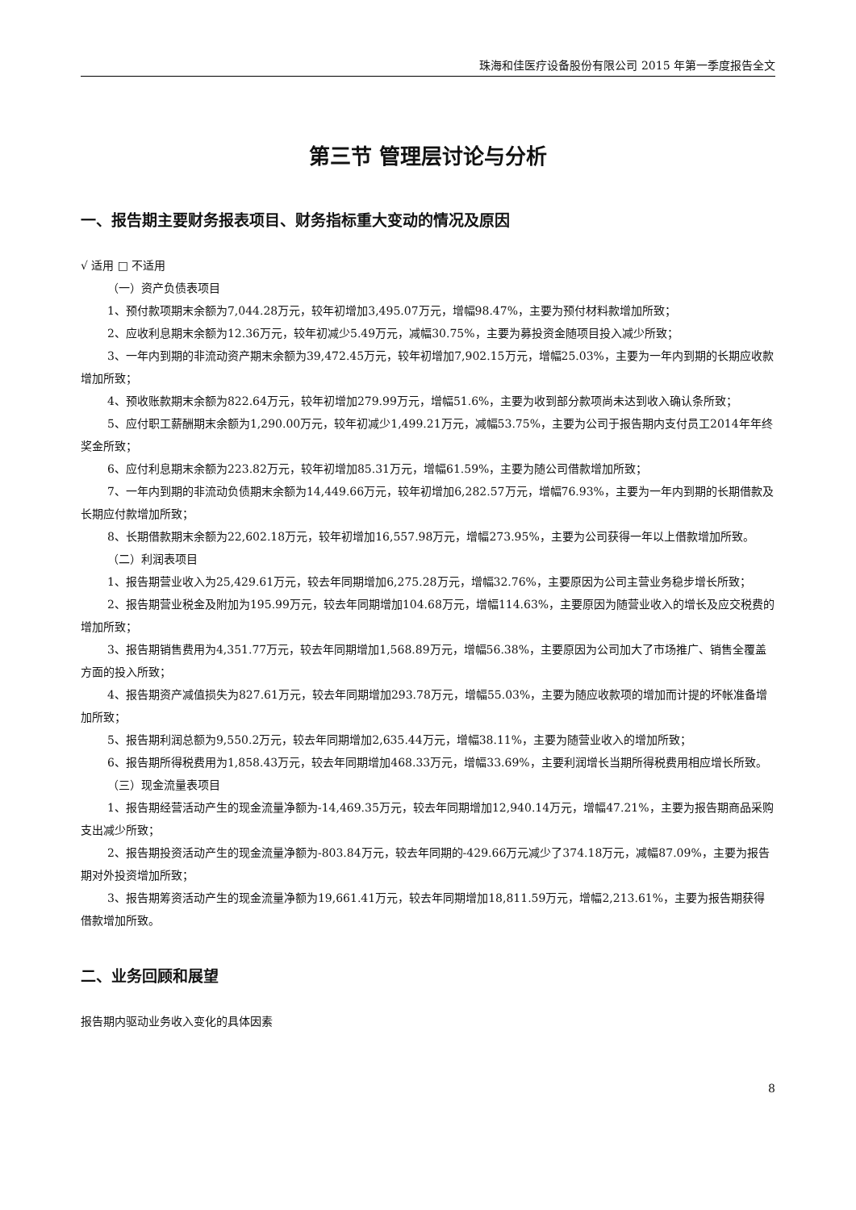珠海和佳医疗设备股份有限公司 2015 年第一季度报告全文
第三节 管理层讨论与分析
一、报告期主要财务报表项目、财务指标重大变动的情况及原因
√ 适用 □ 不适用
（一）资产负债表项目
1、预付款项期末余额为7,044.28万元，较年初增加3,495.07万元，增幅98.47%，主要为预付材料款增加所致；
2、应收利息期末余额为12.36万元，较年初减少5.49万元，减幅30.75%，主要为募投资金随项目投入减少所致；
3、一年内到期的非流动资产期末余额为39,472.45万元，较年初增加7,902.15万元，增幅25.03%，主要为一年内到期的长期应收款增加所致；
4、预收账款期末余额为822.64万元，较年初增加279.99万元，增幅51.6%，主要为收到部分款项尚未达到收入确认条所致；
5、应付职工薪酬期末余额为1,290.00万元，较年初减少1,499.21万元，减幅53.75%，主要为公司于报告期内支付员工2014年年终奖金所致；
6、应付利息期末余额为223.82万元，较年初增加85.31万元，增幅61.59%，主要为随公司借款增加所致；
7、一年内到期的非流动负债期末余额为14,449.66万元，较年初增加6,282.57万元，增幅76.93%，主要为一年内到期的长期借款及长期应付款增加所致；
8、长期借款期末余额为22,602.18万元，较年初增加16,557.98万元，增幅273.95%，主要为公司获得一年以上借款增加所致。
（二）利润表项目
1、报告期营业收入为25,429.61万元，较去年同期增加6,275.28万元，增幅32.76%，主要原因为公司主营业务稳步增长所致；
2、报告期营业税金及附加为195.99万元，较去年同期增加104.68万元，增幅114.63%，主要原因为随营业收入的增长及应交税费的增加所致；
3、报告期销售费用为4,351.77万元，较去年同期增加1,568.89万元，增幅56.38%，主要原因为公司加大了市场推广、销售全覆盖方面的投入所致；
4、报告期资产减值损失为827.61万元，较去年同期增加293.78万元，增幅55.03%，主要为随应收款项的增加而计提的坏帐准备增加所致；
5、报告期利润总额为9,550.2万元，较去年同期增加2,635.44万元，增幅38.11%，主要为随营业收入的增加所致；
6、报告期所得税费用为1,858.43万元，较去年同期增加468.33万元，增幅33.69%，主要利润增长当期所得税费用相应增长所致。
（三）现金流量表项目
1、报告期经营活动产生的现金流量净额为-14,469.35万元，较去年同期增加12,940.14万元，增幅47.21%，主要为报告期商品采购支出减少所致；
2、报告期投资活动产生的现金流量净额为-803.84万元，较去年同期的-429.66万元减少了374.18万元，减幅87.09%，主要为报告期对外投资增加所致；
3、报告期筹资活动产生的现金流量净额为19,661.41万元，较去年同期增加18,811.59万元，增幅2,213.61%，主要为报告期获得借款增加所致。
二、业务回顾和展望
报告期内驱动业务收入变化的具体因素
8